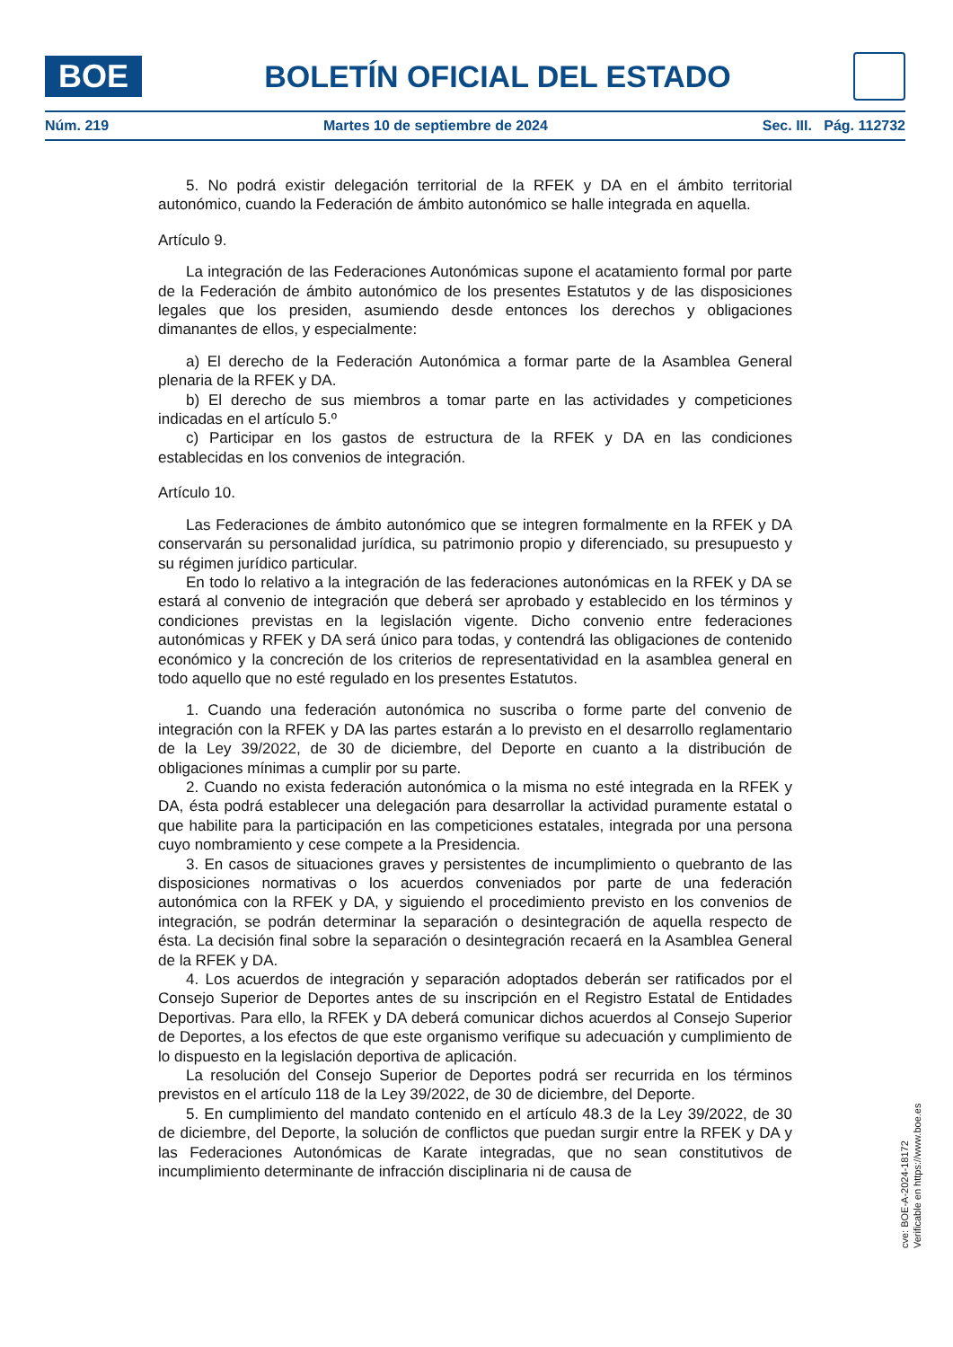BOE
BOLETÍN OFICIAL DEL ESTADO
Núm. 219 Martes 10 de septiembre de 2024 Sec. III. Pág. 112732
5. No podrá existir delegación territorial de la RFEK y DA en el ámbito territorial autonómico, cuando la Federación de ámbito autonómico se halle integrada en aquella.
Artículo 9.
La integración de las Federaciones Autonómicas supone el acatamiento formal por parte de la Federación de ámbito autonómico de los presentes Estatutos y de las disposiciones legales que los presiden, asumiendo desde entonces los derechos y obligaciones dimanantes de ellos, y especialmente:
a) El derecho de la Federación Autonómica a formar parte de la Asamblea General plenaria de la RFEK y DA.
b) El derecho de sus miembros a tomar parte en las actividades y competiciones indicadas en el artículo 5.º
c) Participar en los gastos de estructura de la RFEK y DA en las condiciones establecidas en los convenios de integración.
Artículo 10.
Las Federaciones de ámbito autonómico que se integren formalmente en la RFEK y DA conservarán su personalidad jurídica, su patrimonio propio y diferenciado, su presupuesto y su régimen jurídico particular.
En todo lo relativo a la integración de las federaciones autonómicas en la RFEK y DA se estará al convenio de integración que deberá ser aprobado y establecido en los términos y condiciones previstas en la legislación vigente. Dicho convenio entre federaciones autonómicas y RFEK y DA será único para todas, y contendrá las obligaciones de contenido económico y la concreción de los criterios de representatividad en la asamblea general en todo aquello que no esté regulado en los presentes Estatutos.
1. Cuando una federación autonómica no suscriba o forme parte del convenio de integración con la RFEK y DA las partes estarán a lo previsto en el desarrollo reglamentario de la Ley 39/2022, de 30 de diciembre, del Deporte en cuanto a la distribución de obligaciones mínimas a cumplir por su parte.
2. Cuando no exista federación autonómica o la misma no esté integrada en la RFEK y DA, ésta podrá establecer una delegación para desarrollar la actividad puramente estatal o que habilite para la participación en las competiciones estatales, integrada por una persona cuyo nombramiento y cese compete a la Presidencia.
3. En casos de situaciones graves y persistentes de incumplimiento o quebranto de las disposiciones normativas o los acuerdos conveniados por parte de una federación autonómica con la RFEK y DA, y siguiendo el procedimiento previsto en los convenios de integración, se podrán determinar la separación o desintegración de aquella respecto de ésta. La decisión final sobre la separación o desintegración recaerá en la Asamblea General de la RFEK y DA.
4. Los acuerdos de integración y separación adoptados deberán ser ratificados por el Consejo Superior de Deportes antes de su inscripción en el Registro Estatal de Entidades Deportivas. Para ello, la RFEK y DA deberá comunicar dichos acuerdos al Consejo Superior de Deportes, a los efectos de que este organismo verifique su adecuación y cumplimiento de lo dispuesto en la legislación deportiva de aplicación.
La resolución del Consejo Superior de Deportes podrá ser recurrida en los términos previstos en el artículo 118 de la Ley 39/2022, de 30 de diciembre, del Deporte.
5. En cumplimiento del mandato contenido en el artículo 48.3 de la Ley 39/2022, de 30 de diciembre, del Deporte, la solución de conflictos que puedan surgir entre la RFEK y DA y las Federaciones Autonómicas de Karate integradas, que no sean constitutivos de incumplimiento determinante de infracción disciplinaria ni de causa de
cve: BOE-A-2024-18172
Verificable en https://www.boe.es